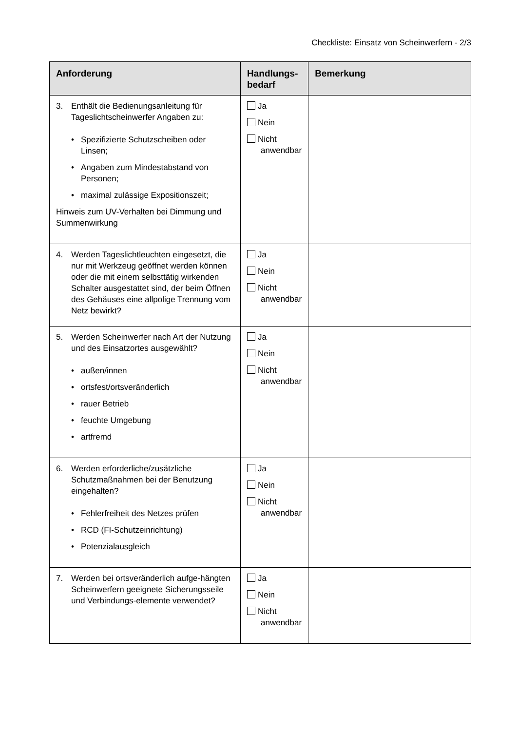Checkliste: Einsatz von Scheinwerfern - 2/3
| Anforderung | Handlungs- bedarf | Bemerkung |
| --- | --- | --- |
| 3. Enthält die Bedienungsanleitung für Tageslichtscheinwerfer Angaben zu: • Spezifizierte Schutzscheiben oder Linsen; • Angaben zum Mindestabstand von Personen; • maximal zulässige Expositionszeit; Hinweis zum UV-Verhalten bei Dimmung und Summenwirkung | Ja Nein Nicht anwendbar | |
| 4. Werden Tageslichtleuchten eingesetzt, die nur mit Werkzeug geöffnet werden können oder die mit einem selbsttätig wirkenden Schalter ausgestattet sind, der beim Öffnen des Gehäuses eine allpolige Trennung vom Netz bewirkt? | Ja Nein Nicht anwendbar | |
| 5. Werden Scheinwerfer nach Art der Nutzung und des Einsatzortes ausgewählt? • außen/innen • ortsfest/ortsveränderlich • rauer Betrieb • feuchte Umgebung • artfremd | Ja Nein Nicht anwendbar | |
| 6. Werden erforderliche/zusätzliche Schutzmaßnahmen bei der Benutzung eingehalten? • Fehlerfreiheit des Netzes prüfen • RCD (FI-Schutzeinrichtung) • Potenzialausgleich | Ja Nein Nicht anwendbar | |
| 7. Werden bei ortsveränderlich aufge-hängten Scheinwerfern geeignete Sicherungsseile und Verbindungs-elemente verwendet? | Ja Nein Nicht anwendbar | |